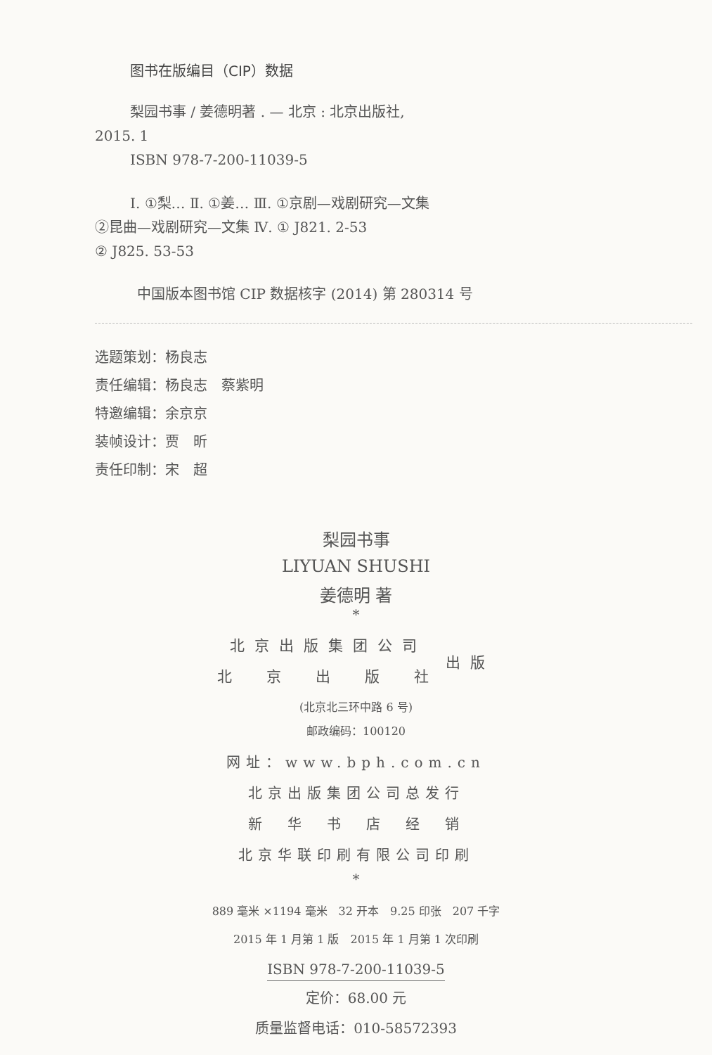图书在版编目（CIP）数据
梨园书事 / 姜德明著 . — 北京 : 北京出版社,
2015. 1
ISBN 978-7-200-11039-5
Ⅰ. ①梨… Ⅱ. ①姜… Ⅲ. ①京剧—戏剧研究—文集
②昆曲—戏剧研究—文集 Ⅳ. ① J821. 2-53
② J825. 53-53
中国版本图书馆 CIP 数据核字 (2014) 第 280314 号
选题策划：杨良志
责任编辑：杨良志　蔡紫明
特邀编辑：余京京
装帧设计：贾　昕
责任印制：宋　超
梨园书事
LIYUAN SHUSHI
姜德明 著
*
北京出版集团公司
北　京　出　版　社
出版
(北京北三环中路 6 号)
邮政编码：100120
网址：www.bph.com.cn
北京出版集团公司总发行
新　华　书　店　经　销
北京华联印刷有限公司印刷
*
889 毫米 ×1194 毫米　32 开本　9.25 印张　207 千字
2015 年 1 月第 1 版　2015 年 1 月第 1 次印刷
ISBN 978-7-200-11039-5
定价：68.00 元
质量监督电话：010-58572393